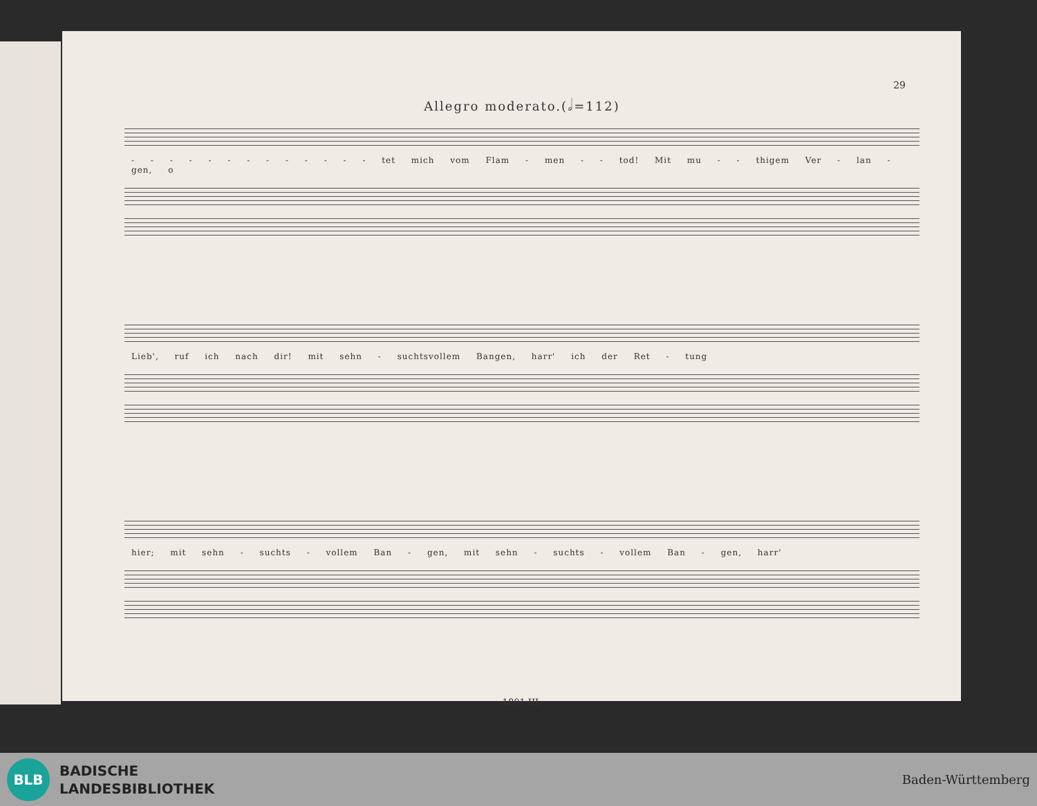29
Allegro moderato.(𝅗𝅥=112)
- - - - - - - - - - - - - tet mich vom Flam - men - - tod! Mit mu - - thigem Ver - lan - gen, o
Lieb', ruf ich nach dir! mit sehn - suchtsvollem Bangen, harr' ich der Ret - tung
hier; mit sehn - suchts - vollem Ban - gen, mit sehn - suchts - vollem Ban - gen, harr'
1801 III.
BLB
BADISCHE
LANDESBIBLIOTHEK
Baden-Württemberg